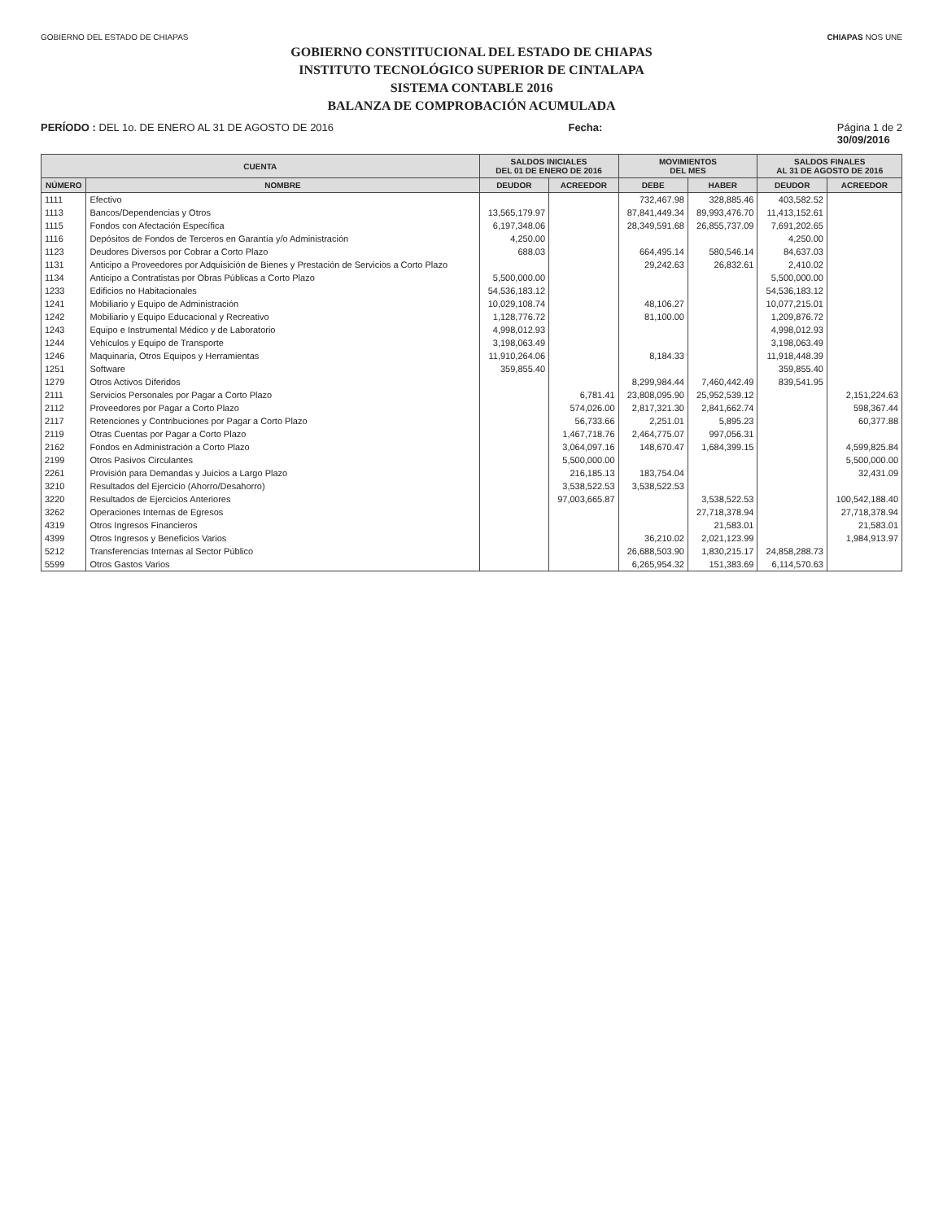GOBIERNO DEL ESTADO DE CHIAPAS CHIAPAS NOS UNE
GOBIERNO CONSTITUCIONAL DEL ESTADO DE CHIAPAS
INSTITUTO TECNOLÓGICO SUPERIOR DE CINTALAPA
SISTEMA CONTABLE 2016
BALANZA DE COMPROBACIÓN ACUMULADA
PERÍODO : DEL 1o. DE ENERO AL 31 DE AGOSTO DE 2016 Fecha: Página 1 de 2
30/09/2016
| CUENTA | | SALDOS INICIALES DEL 01 DE ENERO DE 2016 | | MOVIMIENTOS DEL MES | | SALDOS FINALES AL 31 DE AGOSTO DE 2016 | |
| --- | --- | --- | --- | --- | --- | --- | --- |
| NÚMERO | NOMBRE | DEUDOR | ACREEDOR | DEBE | HABER | DEUDOR | ACREEDOR |
| 1111 | Efectivo | | | 732,467.98 | 328,885.46 | 403,582.52 | |
| 1113 | Bancos/Dependencias y Otros | 13,565,179.97 | | 87,841,449.34 | 89,993,476.70 | 11,413,152.61 | |
| 1115 | Fondos con Afectación Específica | 6,197,348.06 | | 28,349,591.68 | 26,855,737.09 | 7,691,202.65 | |
| 1116 | Depósitos de Fondos de Terceros en Garantía y/o Administración | 4,250.00 | | | | 4,250.00 | |
| 1123 | Deudores Diversos por Cobrar a Corto Plazo | 688.03 | | 664,495.14 | 580,546.14 | 84,637.03 | |
| 1131 | Anticipo a Proveedores por Adquisición de Bienes y Prestación de Servicios a Corto Plazo | | | 29,242.63 | 26,832.61 | 2,410.02 | |
| 1134 | Anticipo a Contratistas por Obras Públicas a Corto Plazo | 5,500,000.00 | | | | 5,500,000.00 | |
| 1233 | Edificios no Habitacionales | 54,536,183.12 | | | | 54,536,183.12 | |
| 1241 | Mobiliario y Equipo de Administración | 10,029,108.74 | | 48,106.27 | | 10,077,215.01 | |
| 1242 | Mobiliario y Equipo Educacional y Recreativo | 1,128,776.72 | | 81,100.00 | | 1,209,876.72 | |
| 1243 | Equipo e Instrumental Médico y de Laboratorio | 4,998,012.93 | | | | 4,998,012.93 | |
| 1244 | Vehículos y Equipo de Transporte | 3,198,063.49 | | | | 3,198,063.49 | |
| 1246 | Maquinaria, Otros Equipos y Herramientas | 11,910,264.06 | | 8,184.33 | | 11,918,448.39 | |
| 1251 | Software | 359,855.40 | | | | 359,855.40 | |
| 1279 | Otros Activos Diferidos | | | 8,299,984.44 | 7,460,442.49 | 839,541.95 | |
| 2111 | Servicios Personales por Pagar a Corto Plazo | | 6,781.41 | 23,808,095.90 | 25,952,539.12 | | 2,151,224.63 |
| 2112 | Proveedores por Pagar a Corto Plazo | | 574,026.00 | 2,817,321.30 | 2,841,662.74 | | 598,367.44 |
| 2117 | Retenciones y Contribuciones por Pagar a Corto Plazo | | 56,733.66 | 2,251.01 | 5,895.23 | | 60,377.88 |
| 2119 | Otras Cuentas por Pagar a Corto Plazo | | 1,467,718.76 | 2,464,775.07 | 997,056.31 | | |
| 2162 | Fondos en Administración a Corto Plazo | | 3,064,097.16 | 148,670.47 | 1,684,399.15 | | 4,599,825.84 |
| 2199 | Otros Pasivos Circulantes | | 5,500,000.00 | | | | 5,500,000.00 |
| 2261 | Provisión para Demandas y Juicios a Largo Plazo | | 216,185.13 | 183,754.04 | | | 32,431.09 |
| 3210 | Resultados del Ejercicio (Ahorro/Desahorro) | | 3,538,522.53 | 3,538,522.53 | | | |
| 3220 | Resultados de Ejercicios Anteriores | | 97,003,665.87 | | 3,538,522.53 | | 100,542,188.40 |
| 3262 | Operaciones Internas de Egresos | | | | 27,718,378.94 | | 27,718,378.94 |
| 4319 | Otros Ingresos Financieros | | | | 21,583.01 | | 21,583.01 |
| 4399 | Otros Ingresos y Beneficios Varios | | | 36,210.02 | 2,021,123.99 | | 1,984,913.97 |
| 5212 | Transferencias Internas al Sector Público | | | 26,688,503.90 | 1,830,215.17 | 24,858,288.73 | |
| 5599 | Otros Gastos Varios | | | 6,265,954.32 | 151,383.69 | 6,114,570.63 | |